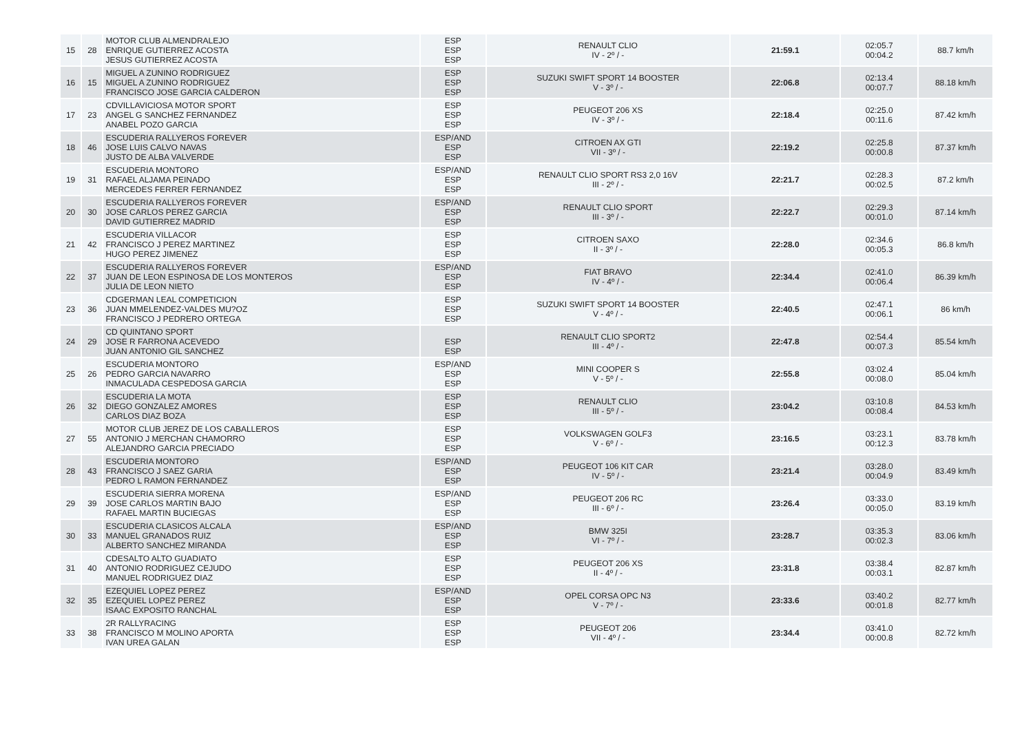| 15 | 28 | MOTOR CLUB ALMENDRALEJO ENRIQUE GUTIERREZ ACOSTA JESUS GUTIERREZ ACOSTA | ESP ESP ESP | RENAULT CLIO IV - 2º / - | 21:59.1 | 02:05.7 00:04.2 | 88.7 km/h |
| 16 | 15 | MIGUEL A ZUNINO RODRIGUEZ MIGUEL A ZUNINO RODRIGUEZ FRANCISCO JOSE GARCIA CALDERON | ESP ESP ESP | SUZUKI SWIFT SPORT 14 BOOSTER V - 3º / - | 22:06.8 | 02:13.4 00:07.7 | 88.18 km/h |
| 17 | 23 | CDVILLAVICIOSA MOTOR SPORT ANGEL G SANCHEZ FERNANDEZ ANABEL POZO GARCIA | ESP ESP ESP | PEUGEOT 206 XS IV - 3º / - | 22:18.4 | 02:25.0 00:11.6 | 87.42 km/h |
| 18 | 46 | ESCUDERIA RALLYEROS FOREVER JOSE LUIS CALVO NAVAS JUSTO DE ALBA VALVERDE | ESP/AND ESP ESP | CITROEN AX GTI VII - 3º / - | 22:19.2 | 02:25.8 00:00.8 | 87.37 km/h |
| 19 | 31 | ESCUDERIA MONTORO RAFAEL ALJAMA PEINADO MERCEDES FERRER FERNANDEZ | ESP/AND ESP ESP | RENAULT CLIO SPORT RS3 2,0 16V III - 2º / - | 22:21.7 | 02:28.3 00:02.5 | 87.2 km/h |
| 20 | 30 | ESCUDERIA RALLYEROS FOREVER JOSE CARLOS PEREZ GARCIA DAVID GUTIERREZ MADRID | ESP/AND ESP ESP | RENAULT CLIO SPORT III - 3º / - | 22:22.7 | 02:29.3 00:01.0 | 87.14 km/h |
| 21 | 42 | ESCUDERIA VILLACOR FRANCISCO J PEREZ MARTINEZ HUGO PEREZ JIMENEZ | ESP ESP ESP | CITROEN SAXO II - 3º / - | 22:28.0 | 02:34.6 00:05.3 | 86.8 km/h |
| 22 | 37 | ESCUDERIA RALLYEROS FOREVER JUAN DE LEON ESPINOSA DE LOS MONTEROS JULIA DE LEON NIETO | ESP/AND ESP ESP | FIAT BRAVO IV - 4º / - | 22:34.4 | 02:41.0 00:06.4 | 86.39 km/h |
| 23 | 36 | CDGERMAN LEAL COMPETICION JUAN MMELENDEZ-VALDES MU?OZ FRANCISCO J PEDRERO ORTEGA | ESP ESP ESP | SUZUKI SWIFT SPORT 14 BOOSTER V - 4º / - | 22:40.5 | 02:47.1 00:06.1 | 86 km/h |
| 24 | 29 | CD QUINTANO SPORT JOSE R FARRONA ACEVEDO JUAN ANTONIO GIL SANCHEZ | ESP ESP | RENAULT CLIO SPORT2 III - 4º / - | 22:47.8 | 02:54.4 00:07.3 | 85.54 km/h |
| 25 | 26 | ESCUDERIA MONTORO PEDRO GARCIA NAVARRO INMACULADA CESPEDOSA GARCIA | ESP/AND ESP ESP | MINI COOPER S V - 5º / - | 22:55.8 | 03:02.4 00:08.0 | 85.04 km/h |
| 26 | 32 | ESCUDERIA LA MOTA DIEGO GONZALEZ AMORES CARLOS DIAZ BOZA | ESP ESP ESP | RENAULT CLIO III - 5º / - | 23:04.2 | 03:10.8 00:08.4 | 84.53 km/h |
| 27 | 55 | MOTOR CLUB JEREZ DE LOS CABALLEROS ANTONIO J MERCHAN CHAMORRO ALEJANDRO GARCIA PRECIADO | ESP ESP ESP | VOLKSWAGEN GOLF3 V - 6º / - | 23:16.5 | 03:23.1 00:12.3 | 83.78 km/h |
| 28 | 43 | ESCUDERIA MONTORO FRANCISCO J SAEZ GARIA PEDRO L RAMON FERNANDEZ | ESP/AND ESP ESP | PEUGEOT 106 KIT CAR IV - 5º / - | 23:21.4 | 03:28.0 00:04.9 | 83.49 km/h |
| 29 | 39 | ESCUDERIA SIERRA MORENA JOSE CARLOS MARTIN BAJO RAFAEL MARTIN BUCIEGAS | ESP/AND ESP ESP | PEUGEOT 206 RC III - 6º / - | 23:26.4 | 03:33.0 00:05.0 | 83.19 km/h |
| 30 | 33 | ESCUDERIA CLASICOS ALCALA MANUEL GRANADOS RUIZ ALBERTO SANCHEZ MIRANDA | ESP/AND ESP ESP | BMW 325I VI - 7º / - | 23:28.7 | 03:35.3 00:02.3 | 83.06 km/h |
| 31 | 40 | CDESALTO ALTO GUADIATO ANTONIO RODRIGUEZ CEJUDO MANUEL RODRIGUEZ DIAZ | ESP ESP ESP | PEUGEOT 206 XS II - 4º / - | 23:31.8 | 03:38.4 00:03.1 | 82.87 km/h |
| 32 | 35 | EZEQUIEL LOPEZ PEREZ EZEQUIEL LOPEZ PEREZ ISAAC EXPOSITO RANCHAL | ESP/AND ESP ESP | OPEL CORSA OPC N3 V - 7º / - | 23:33.6 | 03:40.2 00:01.8 | 82.77 km/h |
| 33 | 38 | 2R RALLYRACING FRANCISCO M MOLINO APORTA IVAN UREA GALAN | ESP ESP ESP | PEUGEOT 206 VII - 4º / - | 23:34.4 | 03:41.0 00:00.8 | 82.72 km/h |